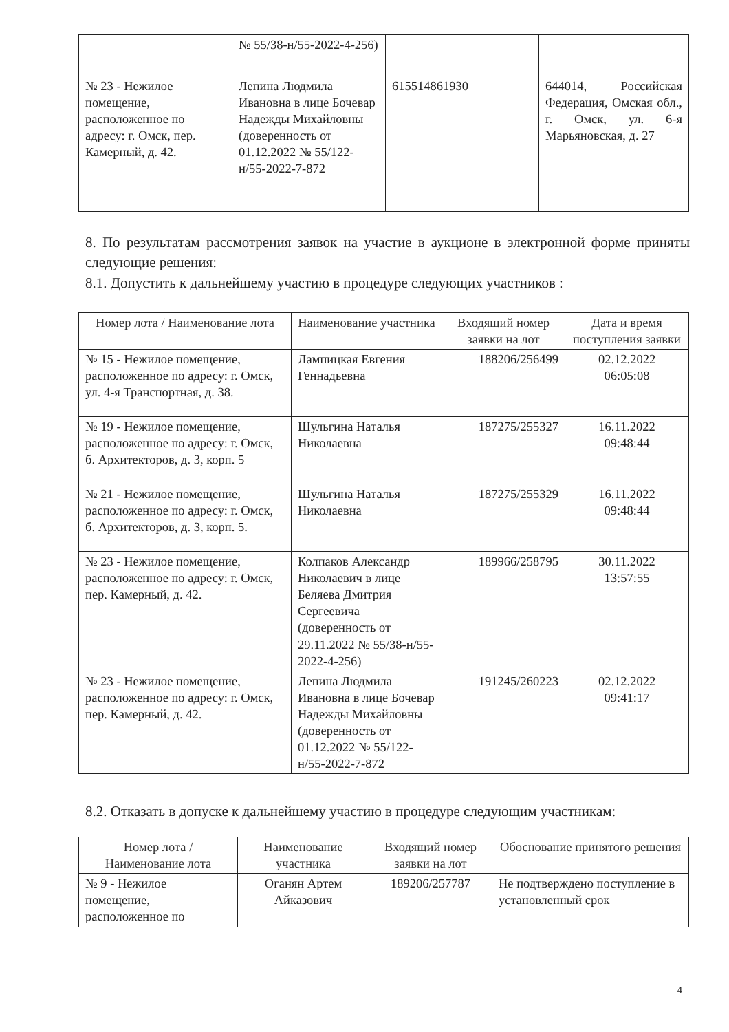| | № 55/38-н/55-2022-4-256) | | |
| № 23 - Нежилое помещение, расположенное по адресу: г. Омск, пер. Камерный, д. 42. | Лепина Людмила Ивановна в лице Бочевар Надежды Михайловны (доверенность от 01.12.2022 № 55/122-н/55-2022-7-872 | 615514861930 | 644014, Российская Федерация, Омская обл., г. Омск, ул. 6-я Марьяновская, д. 27 |
8. По результатам рассмотрения заявок на участие в аукционе в электронной форме приняты следующие решения:
8.1. Допустить к дальнейшему участию в процедуре следующих участников :
| Номер лота / Наименование лота | Наименование участника | Входящий номер заявки на лот | Дата и время поступления заявки |
| --- | --- | --- | --- |
| № 15 - Нежилое помещение, расположенное по адресу: г. Омск, ул. 4-я Транспортная, д. 38. | Лампицкая Евгения Геннадьевна | 188206/256499 | 02.12.2022 06:05:08 |
| № 19 - Нежилое помещение, расположенное по адресу: г. Омск, б. Архитекторов, д. 3, корп. 5 | Шульгина Наталья Николаевна | 187275/255327 | 16.11.2022 09:48:44 |
| № 21 - Нежилое помещение, расположенное по адресу: г. Омск, б. Архитекторов, д. 3, корп. 5. | Шульгина Наталья Николаевна | 187275/255329 | 16.11.2022 09:48:44 |
| № 23 - Нежилое помещение, расположенное по адресу: г. Омск, пер. Камерный, д. 42. | Колпаков Александр Николаевич в лице Беляева Дмитрия Сергеевича (доверенность от 29.11.2022 № 55/38-н/55-2022-4-256) | 189966/258795 | 30.11.2022 13:57:55 |
| № 23 - Нежилое помещение, расположенное по адресу: г. Омск, пер. Камерный, д. 42. | Лепина Людмила Ивановна в лице Бочевар Надежды Михайловны (доверенность от 01.12.2022 № 55/122-н/55-2022-7-872 | 191245/260223 | 02.12.2022 09:41:17 |
8.2. Отказать в допуске к дальнейшему участию в процедуре следующим участникам:
| Номер лота / Наименование лота | Наименование участника | Входящий номер заявки на лот | Обоснование принятого решения |
| --- | --- | --- | --- |
| № 9 - Нежилое помещение, расположенное по | Оганян Артем Айказович | 189206/257787 | Не подтверждено поступление в установленный срок |
4